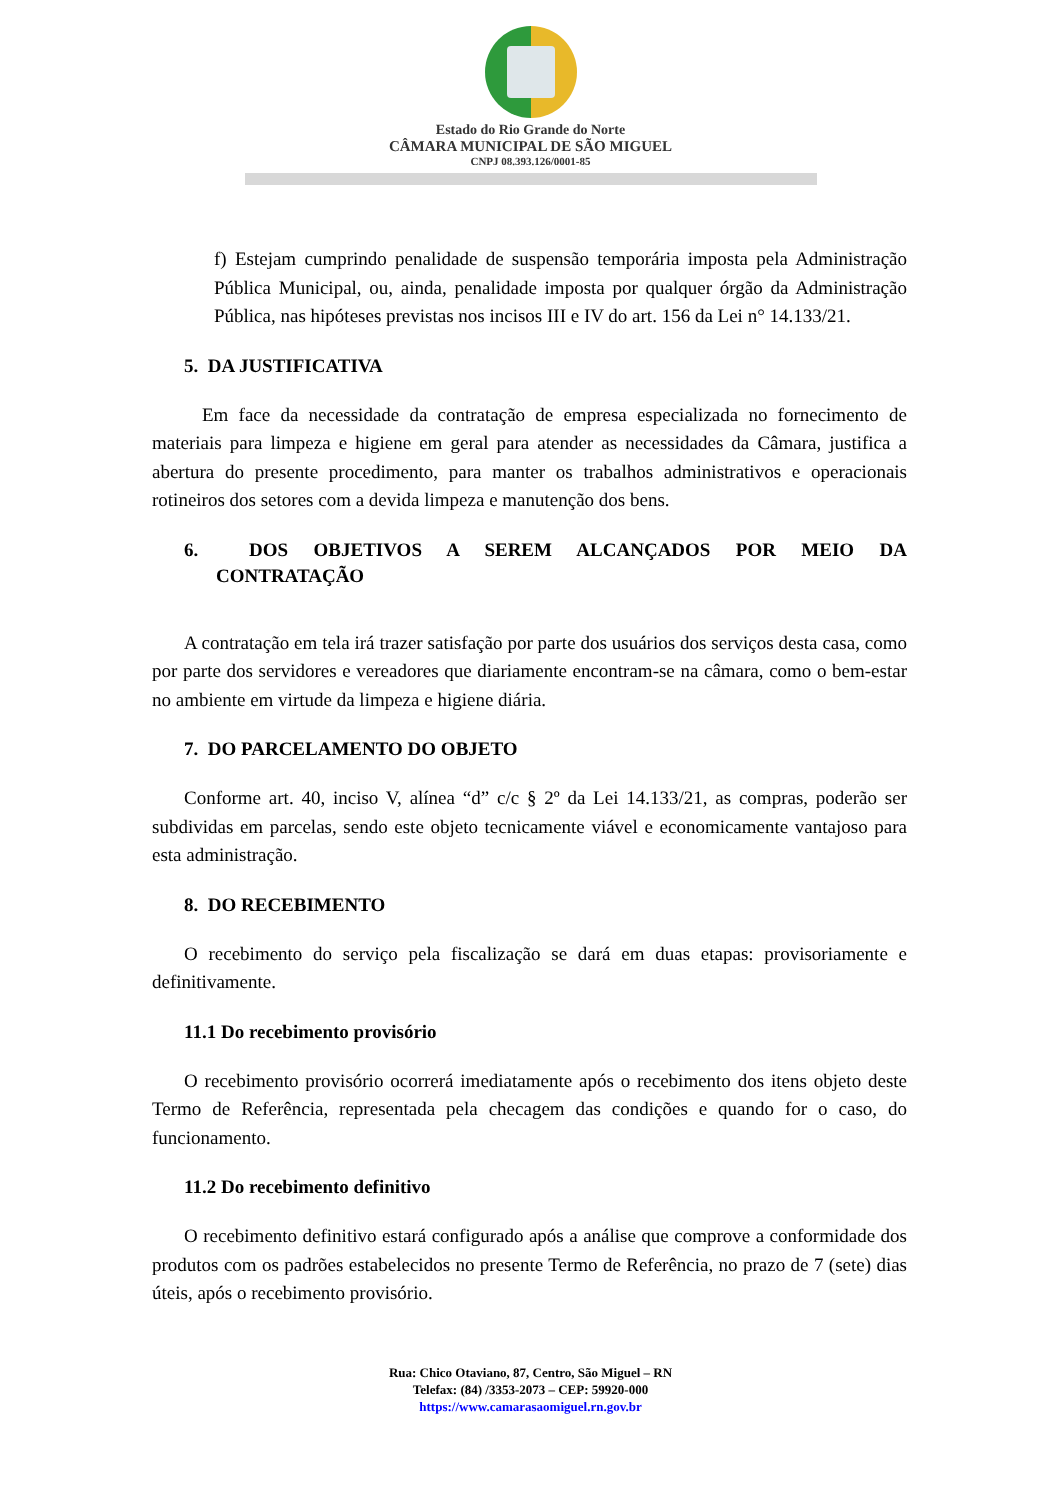Estado do Rio Grande do Norte
CÂMARA MUNICIPAL DE SÃO MIGUEL
CNPJ 08.393.126/0001-85
f) Estejam cumprindo penalidade de suspensão temporária imposta pela Administração Pública Municipal, ou, ainda, penalidade imposta por qualquer órgão da Administração Pública, nas hipóteses previstas nos incisos III e IV do art. 156 da Lei n° 14.133/21.
5. DA JUSTIFICATIVA
Em face da necessidade da contratação de empresa especializada no fornecimento de materiais para limpeza e higiene em geral para atender as necessidades da Câmara, justifica a abertura do presente procedimento, para manter os trabalhos administrativos e operacionais rotineiros dos setores com a devida limpeza e manutenção dos bens.
6. DOS OBJETIVOS A SEREM ALCANÇADOS POR MEIO DA CONTRATAÇÃO
A contratação em tela irá trazer satisfação por parte dos usuários dos serviços desta casa, como por parte dos servidores e vereadores que diariamente encontram-se na câmara, como o bem-estar no ambiente em virtude da limpeza e higiene diária.
7. DO PARCELAMENTO DO OBJETO
Conforme art. 40, inciso V, alínea “d” c/c § 2º da Lei 14.133/21, as compras, poderão ser subdividas em parcelas, sendo este objeto tecnicamente viável e economicamente vantajoso para esta administração.
8. DO RECEBIMENTO
O recebimento do serviço pela fiscalização se dará em duas etapas: provisoriamente e definitivamente.
11.1 Do recebimento provisório
O recebimento provisório ocorrerá imediatamente após o recebimento dos itens objeto deste Termo de Referência, representada pela checagem das condições e quando for o caso, do funcionamento.
11.2 Do recebimento definitivo
O recebimento definitivo estará configurado após a análise que comprove a conformidade dos produtos com os padrões estabelecidos no presente Termo de Referência, no prazo de 7 (sete) dias úteis, após o recebimento provisório.
Rua: Chico Otaviano, 87, Centro, São Miguel – RN
Telefax: (84) /3353-2073 – CEP: 59920-000
https://www.camarasaomiguel.rn.gov.br